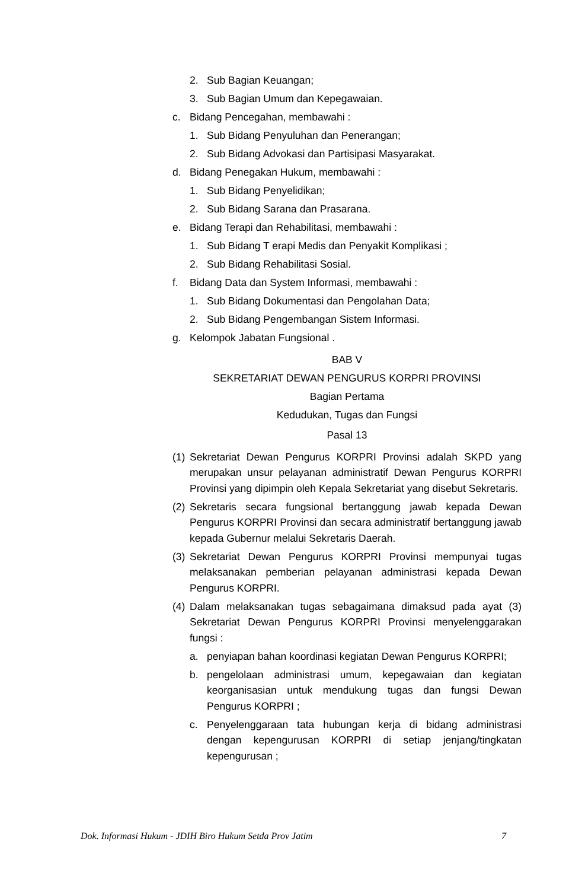2. Sub Bagian Keuangan;
3. Sub Bagian Umum dan Kepegawaian.
c. Bidang Pencegahan, membawahi :
1. Sub Bidang Penyuluhan dan Penerangan;
2. Sub Bidang Advokasi dan Partisipasi Masyarakat.
d. Bidang Penegakan Hukum, membawahi :
1. Sub Bidang Penyelidikan;
2. Sub Bidang Sarana dan Prasarana.
e. Bidang Terapi dan Rehabilitasi, membawahi :
1. Sub Bidang T erapi Medis dan Penyakit Komplikasi ;
2. Sub Bidang Rehabilitasi Sosial.
f. Bidang Data dan System Informasi, membawahi :
1. Sub Bidang Dokumentasi dan Pengolahan Data;
2. Sub Bidang Pengembangan Sistem Informasi.
g. Kelompok Jabatan Fungsional .
BAB V
SEKRETARIAT DEWAN PENGURUS KORPRI PROVINSI
Bagian Pertama
Kedudukan, Tugas dan Fungsi
Pasal 13
(1) Sekretariat Dewan Pengurus KORPRI Provinsi adalah SKPD yang merupakan unsur pelayanan administratif Dewan Pengurus KORPRI Provinsi yang dipimpin oleh Kepala Sekretariat yang disebut Sekretaris.
(2) Sekretaris secara fungsional bertanggung jawab kepada Dewan Pengurus KORPRI Provinsi dan secara administratif bertanggung jawab kepada Gubernur melalui Sekretaris Daerah.
(3) Sekretariat Dewan Pengurus KORPRI Provinsi mempunyai tugas melaksanakan pemberian pelayanan administrasi kepada Dewan Pengurus KORPRI.
(4) Dalam melaksanakan tugas sebagaimana dimaksud pada ayat (3) Sekretariat Dewan Pengurus KORPRI Provinsi menyelenggarakan fungsi :
a. penyiapan bahan koordinasi kegiatan Dewan Pengurus KORPRI;
b. pengelolaan administrasi umum, kepegawaian dan kegiatan keorganisasian untuk mendukung tugas dan fungsi Dewan Pengurus KORPRI ;
c. Penyelenggaraan tata hubungan kerja di bidang administrasi dengan kepengurusan KORPRI di setiap jenjang/tingkatan kepengurusan ;
Dok. Informasi Hukum - JDIH Biro Hukum Setda Prov Jatim 7